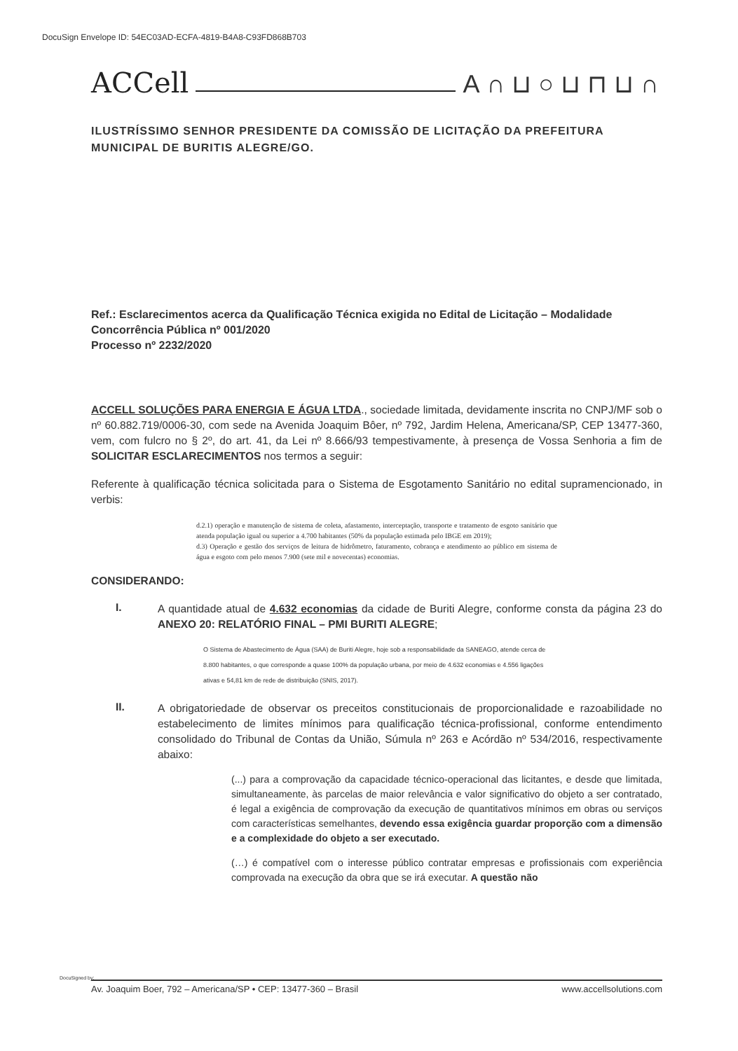DocuSign Envelope ID: 54EC03AD-ECFA-4819-B4A8-C93FD868B703
ACCell A∩⊔○⊔⊓⊔∩
ILUSTRÍSSIMO SENHOR PRESIDENTE DA COMISSÃO DE LICITAÇÃO DA PREFEITURA MUNICIPAL DE BURITIS ALEGRE/GO.
Ref.: Esclarecimentos acerca da Qualificação Técnica exigida no Edital de Licitação – Modalidade Concorrência Pública nº 001/2020
Processo nº 2232/2020
ACCELL SOLUÇÕES PARA ENERGIA E ÁGUA LTDA., sociedade limitada, devidamente inscrita no CNPJ/MF sob o nº 60.882.719/0006-30, com sede na Avenida Joaquim Bôer, nº 792, Jardim Helena, Americana/SP, CEP 13477-360, vem, com fulcro no § 2º, do art. 41, da Lei nº 8.666/93 tempestivamente, à presença de Vossa Senhoria a fim de SOLICITAR ESCLARECIMENTOS nos termos a seguir:
Referente à qualificação técnica solicitada para o Sistema de Esgotamento Sanitário no edital supramencionado, in verbis:
d.2.1) operação e manutenção de sistema de coleta, afastamento, interceptação, transporte e tratamento de esgoto sanitário que atenda população igual ou superior a 4.700 habitantes (50% da população estimada pelo IBGE em 2019);
d.3) Operação e gestão dos serviços de leitura de hidrômetro, faturamento, cobrança e atendimento ao público em sistema de água e esgoto com pelo menos 7.900 (sete mil e novecentas) economias.
CONSIDERANDO:
I.
A quantidade atual de 4.632 economias da cidade de Buriti Alegre, conforme consta da página 23 do ANEXO 20: RELATÓRIO FINAL – PMI BURITI ALEGRE;
O Sistema de Abastecimento de Água (SAA) de Buriti Alegre, hoje sob a responsabilidade da SANEAGO, atende cerca de 8.800 habitantes, o que corresponde a quase 100% da população urbana, por meio de 4.632 economias e 4.556 ligações ativas e 54,81 km de rede de distribuição (SNIS, 2017).
II.
A obrigatoriedade de observar os preceitos constitucionais de proporcionalidade e razoabilidade no estabelecimento de limites mínimos para qualificação técnica-profissional, conforme entendimento consolidado do Tribunal de Contas da União, Súmula nº 263 e Acórdão nº 534/2016, respectivamente abaixo:
(...) para a comprovação da capacidade técnico-operacional das licitantes, e desde que limitada, simultaneamente, às parcelas de maior relevância e valor significativo do objeto a ser contratado, é legal a exigência de comprovação da execução de quantitativos mínimos em obras ou serviços com características semelhantes, devendo essa exigência guardar proporção com a dimensão e a complexidade do objeto a ser executado.
(…) é compatível com o interesse público contratar empresas e profissionais com experiência comprovada na execução da obra que se irá executar. A questão não
DocuSigned by:
Av. Joaquim Boer, 792 – Americana/SP • CEP: 13477-360 – Brasil www.accellsolutions.com